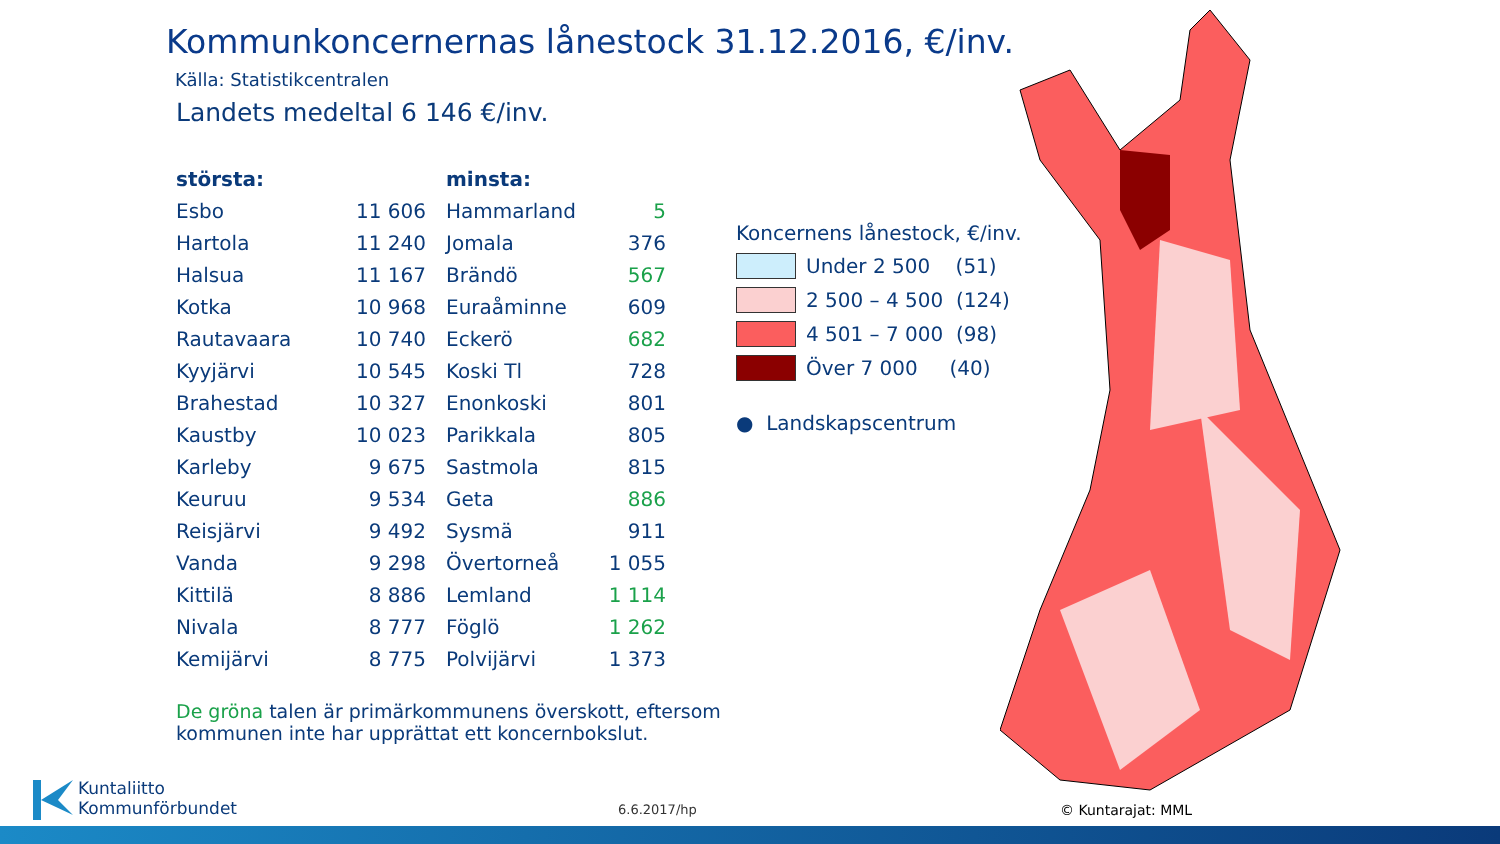Kommunkoncernernas lånestock 31.12.2016, €/inv.
Källa: Statistikcentralen
Landets medeltal 6 146 €/inv.
| största: | | minsta: | |
| --- | --- | --- | --- |
| Esbo | 11 606 | Hammarland | 5 |
| Hartola | 11 240 | Jomala | 376 |
| Halsua | 11 167 | Brändö | 567 |
| Kotka | 10 968 | Euraåminne | 609 |
| Rautavaara | 10 740 | Eckerö | 682 |
| Kyyjärvi | 10 545 | Koski Tl | 728 |
| Brahestad | 10 327 | Enonkoski | 801 |
| Kaustby | 10 023 | Parikkala | 805 |
| Karleby | 9 675 | Sastmola | 815 |
| Keuruu | 9 534 | Geta | 886 |
| Reisjärvi | 9 492 | Sysmä | 911 |
| Vanda | 9 298 | Övertorneå | 1 055 |
| Kittilä | 8 886 | Lemland | 1 114 |
| Nivala | 8 777 | Föglö | 1 262 |
| Kemijärvi | 8 775 | Polvijärvi | 1 373 |
Koncernens lånestock, €/inv.
Under 2 500 (51)
2 500 – 4 500 (124)
4 501 – 7 000 (98)
Över 7 000 (40)
● Landskapscentrum
De gröna talen är primärkommunens överskott, eftersom
kommunen inte har upprättat ett koncernbokslut.
Kuntaliitto
Kommunförbundet
6.6.2017/hp © Kuntarajat: MML